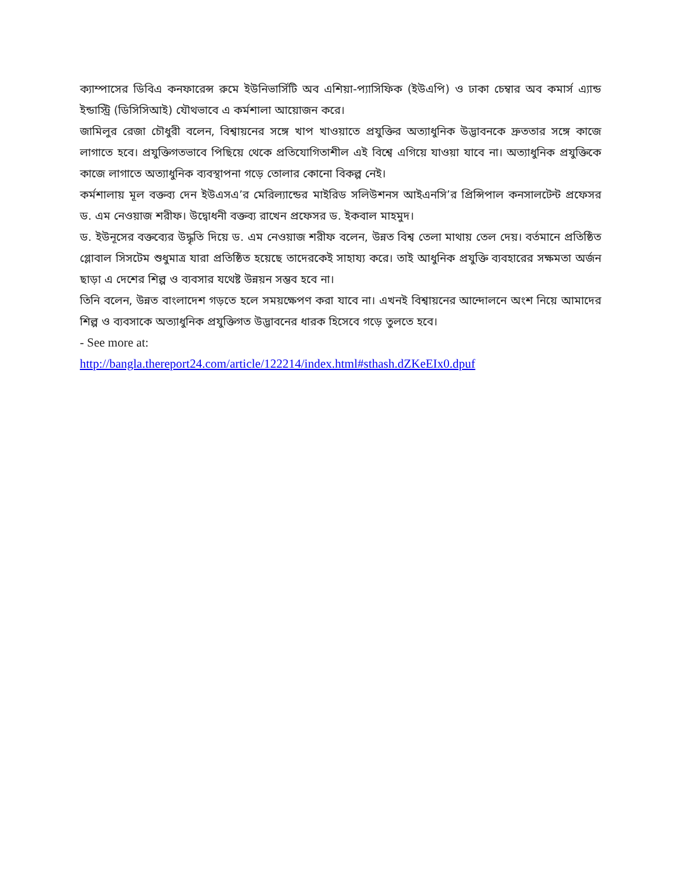ক্যাম্পাসের ডিবিএ কনফারেন্স রুমে ইউনিভার্সিটি অব এশিয়া-প্যাসিফিক (ইউএপি) ও ঢাকা চেম্বার অব কমার্স এ্যান্ড ইন্ডাস্ট্রি (ডিসিসিআই) যৌথভাবে এ কর্মশালা আয়োজন করে।
জামিলুর রেজা চৌধুরী বলেন, বিশ্বায়নের সঙ্গে খাপ খাওয়াতে প্রযুক্তির অত্যাধুনিক উদ্ভাবনকে দ্রুততার সঙ্গে কাজে লাগাতে হবে। প্রযুক্তিগতভাবে পিছিয়ে থেকে প্রতিযোগিতাশীল এই বিশ্বে এগিয়ে যাওয়া যাবে না। অত্যাধুনিক প্রযুক্তিকে কাজে লাগাতে অত্যাধুনিক ব্যবস্থাপনা গড়ে তোলার কোনো বিকল্প নেই।
কর্মশালায় মূল বক্তব্য দেন ইউএসএ’র মেরিল্যান্ডের মাইরিড সলিউশনস আইএনসি’র প্রিন্সিপাল কনসালটেন্ট প্রফেসর ড. এম নেওয়াজ শরীফ। উদ্বোধনী বক্তব্য রাখেন প্রফেসর ড. ইকবাল মাহমুদ।
ড. ইউনূসের বক্তব্যের উদ্ধৃতি দিয়ে ড. এম নেওয়াজ শরীফ বলেন, উন্নত বিশ্ব তেলা মাথায় তেল দেয়। বর্তমানে প্রতিষ্ঠিত গ্লোবাল সিসটেম শুধুমাত্র যারা প্রতিষ্ঠিত হয়েছে তাদেরকেই সাহায্য করে। তাই আধুনিক প্রযুক্তি ব্যবহারের সক্ষমতা অর্জন ছাড়া এ দেশের শিল্প ও ব্যবসার যথেষ্ট উন্নয়ন সম্ভব হবে না।
তিনি বলেন, উন্নত বাংলাদেশ গড়তে হলে সময়ক্ষেপণ করা যাবে না। এখনই বিশ্বায়নের আন্দোলনে অংশ নিয়ে আমাদের শিল্প ও ব্যবসাকে অত্যাধুনিক প্রযুক্তিগত উদ্ভাবনের ধারক হিসেবে গড়ে তুলতে হবে।
- See more at:
http://bangla.thereport24.com/article/122214/index.html#sthash.dZKeEIx0.dpuf